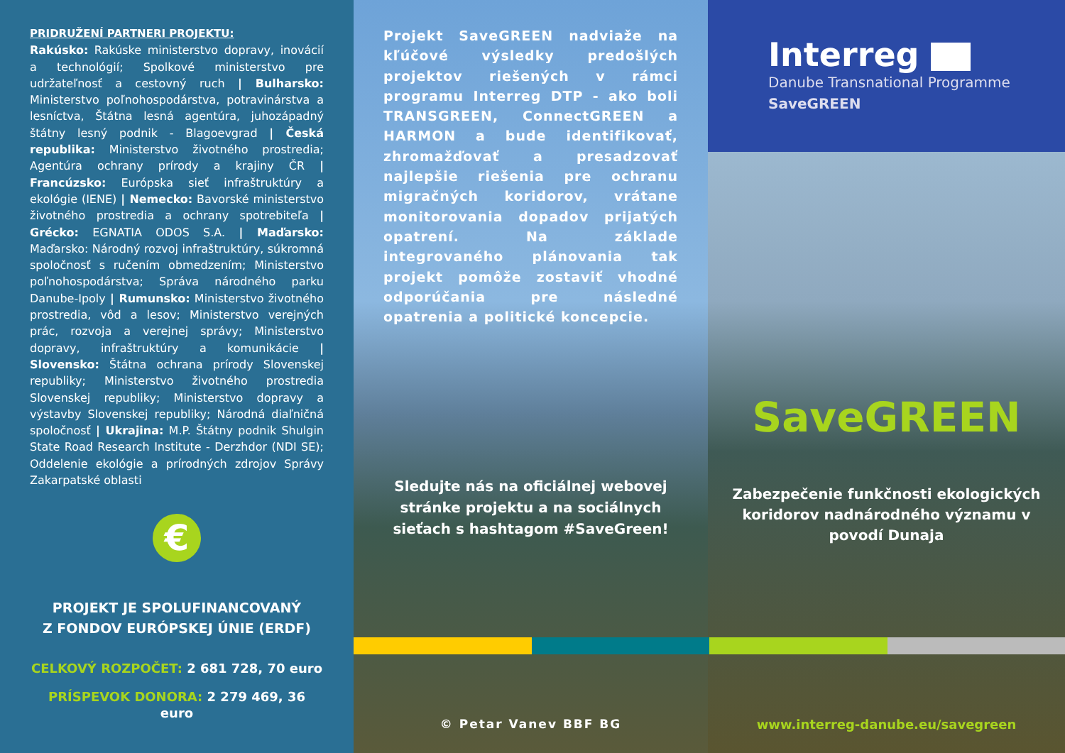PRIDRUŽENÍ PARTNERI PROJEKTU:
Rakúsko: Rakúske ministerstvo dopravy, inovácií a technológií; Spolkové ministerstvo pre udržateľnosť a cestovný ruch | Bulharsko: Ministerstvo poľnohospodárstva, potravinárstva a lesníctva, Štátna lesná agentúra, juhozápadný štátny lesný podnik - Blagoevgrad | Česká republika: Ministerstvo životného prostredia; Agentúra ochrany prírody a krajiny ČR | Francúzsko: Európska sieť infraštruktúry a ekológie (IENE) | Nemecko: Bavorské ministerstvo životného prostredia a ochrany spotrebiteľa | Grécko: EGNATIA ODOS S.A. | Maďarsko: Maďarsko: Národný rozvoj infraštruktúry, súkromná spoločnosť s ručením obmedzením; Ministerstvo poľnohospodárstva; Správa národného parku Danube-Ipoly | Rumunsko: Ministerstvo životného prostredia, vôd a lesov; Ministerstvo verejných prác, rozvoja a verejnej správy; Ministerstvo dopravy, infraštruktúry a komunikácie | Slovensko: Štátna ochrana prírody Slovenskej republiky; Ministerstvo životného prostredia Slovenskej republiky; Ministerstvo dopravy a výstavby Slovenskej republiky; Národná diaľničná spoločnosť | Ukrajina: M.P. Štátny podnik Shulgin State Road Research Institute - Derzhdor (NDI SE); Oddelenie ekológie a prírodných zdrojov Správy Zakarpatské oblasti
€
PROJEKT JE SPOLUFINANCOVANÝ
Z FONDOV EURÓPSKEJ ÚNIE (ERDF)
CELKOVÝ ROZPOČET: 2 681 728, 70 euro
PRÍSPEVOK DONORA: 2 279 469, 36 euro
Projekt SaveGREEN nadviaže na kľúčové výsledky predošlých projektov riešených v rámci programu Interreg DTP - ako boli TRANSGREEN, ConnectGREEN a HARMON a bude identifikovať, zhromažďovať a presadzovať najlepšie riešenia pre ochranu migračných koridorov, vrátane monitorovania dopadov prijatých opatrení. Na základe integrovaného plánovania tak projekt pomôže zostaviť vhodné odporúčania pre následné opatrenia a politické koncepcie.
Sledujte nás na oficiálnej webovej stránke projektu a na sociálnych sieťach s hashtagom #SaveGreen!
© Petar Vanev BBF BG
Interreg
Danube Transnational Programme
SaveGREEN
SaveGREEN
Zabezpečenie funkčnosti ekologických koridorov nadnárodného významu v povodí Dunaja
www.interreg-danube.eu/savegreen